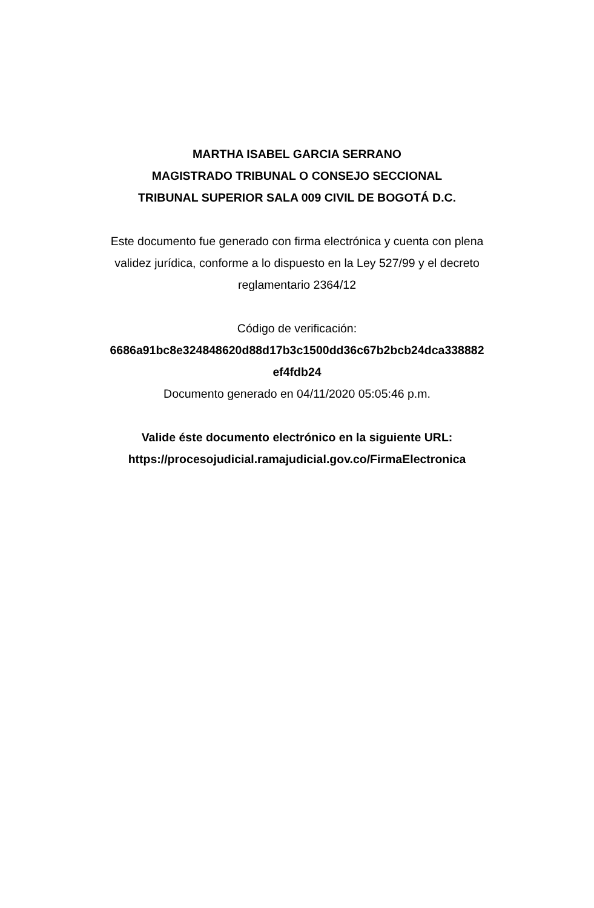MARTHA ISABEL GARCIA SERRANO
MAGISTRADO TRIBUNAL O CONSEJO SECCIONAL
TRIBUNAL SUPERIOR SALA 009 CIVIL DE BOGOTÁ D.C.
Este documento fue generado con firma electrónica y cuenta con plena validez jurídica, conforme a lo dispuesto en la Ley 527/99 y el decreto reglamentario 2364/12
Código de verificación:
6686a91bc8e324848620d88d17b3c1500dd36c67b2bcb24dca338882 ef4fdb24
Documento generado en 04/11/2020 05:05:46 p.m.
Valide éste documento electrónico en la siguiente URL:
https://procesojudicial.ramajudicial.gov.co/FirmaElectronica